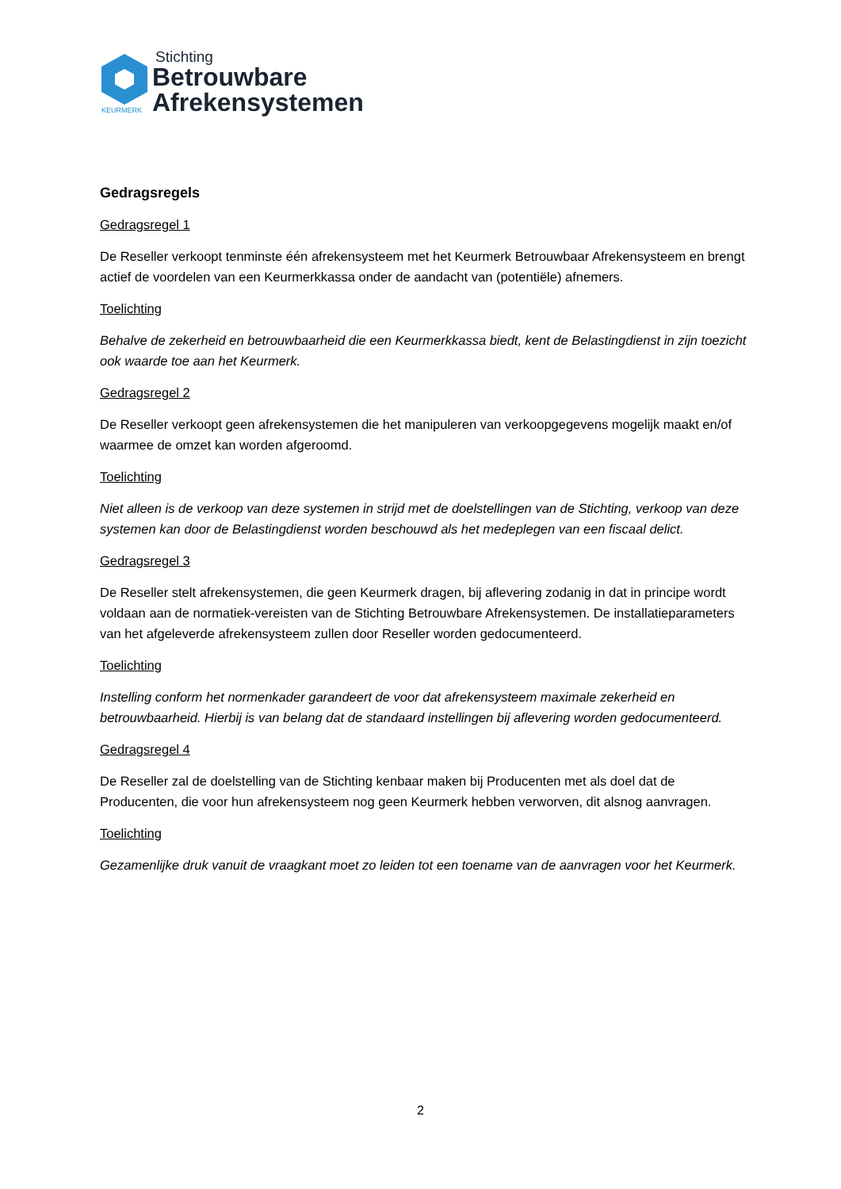KEURMERK
Stichting
Betrouwbare
Afrekensystemen
Gedragsregels
Gedragsregel 1
De Reseller verkoopt tenminste één afrekensysteem met het Keurmerk Betrouwbaar Afrekensysteem en brengt actief de voordelen van een Keurmerkkassa onder de aandacht van (potentiële) afnemers.
Toelichting
Behalve de zekerheid en betrouwbaarheid die een Keurmerkkassa biedt, kent de Belastingdienst in zijn toezicht ook waarde toe aan het Keurmerk.
Gedragsregel 2
De Reseller verkoopt geen afrekensystemen die het manipuleren van verkoopgegevens mogelijk maakt en/of waarmee de omzet kan worden afgeroomd.
Toelichting
Niet alleen is de verkoop van deze systemen in strijd met de doelstellingen van de Stichting, verkoop van deze systemen kan door de Belastingdienst worden beschouwd als het medeplegen van een fiscaal delict.
Gedragsregel 3
De Reseller stelt afrekensystemen, die geen Keurmerk dragen, bij aflevering zodanig in dat in principe wordt voldaan aan de normatiek-vereisten van de Stichting Betrouwbare Afrekensystemen. De installatieparameters van het afgeleverde afrekensysteem zullen door Reseller worden gedocumenteerd.
Toelichting
Instelling conform het normenkader garandeert de voor dat afrekensysteem maximale zekerheid en betrouwbaarheid. Hierbij is van belang dat de standaard instellingen bij aflevering worden gedocumenteerd.
Gedragsregel 4
De Reseller zal de doelstelling van de Stichting kenbaar maken bij Producenten met als doel dat de Producenten, die voor hun afrekensysteem nog geen Keurmerk hebben verworven, dit alsnog aanvragen.
Toelichting
Gezamenlijke druk vanuit de vraagkant moet zo leiden tot een toename van de aanvragen voor het Keurmerk.
2